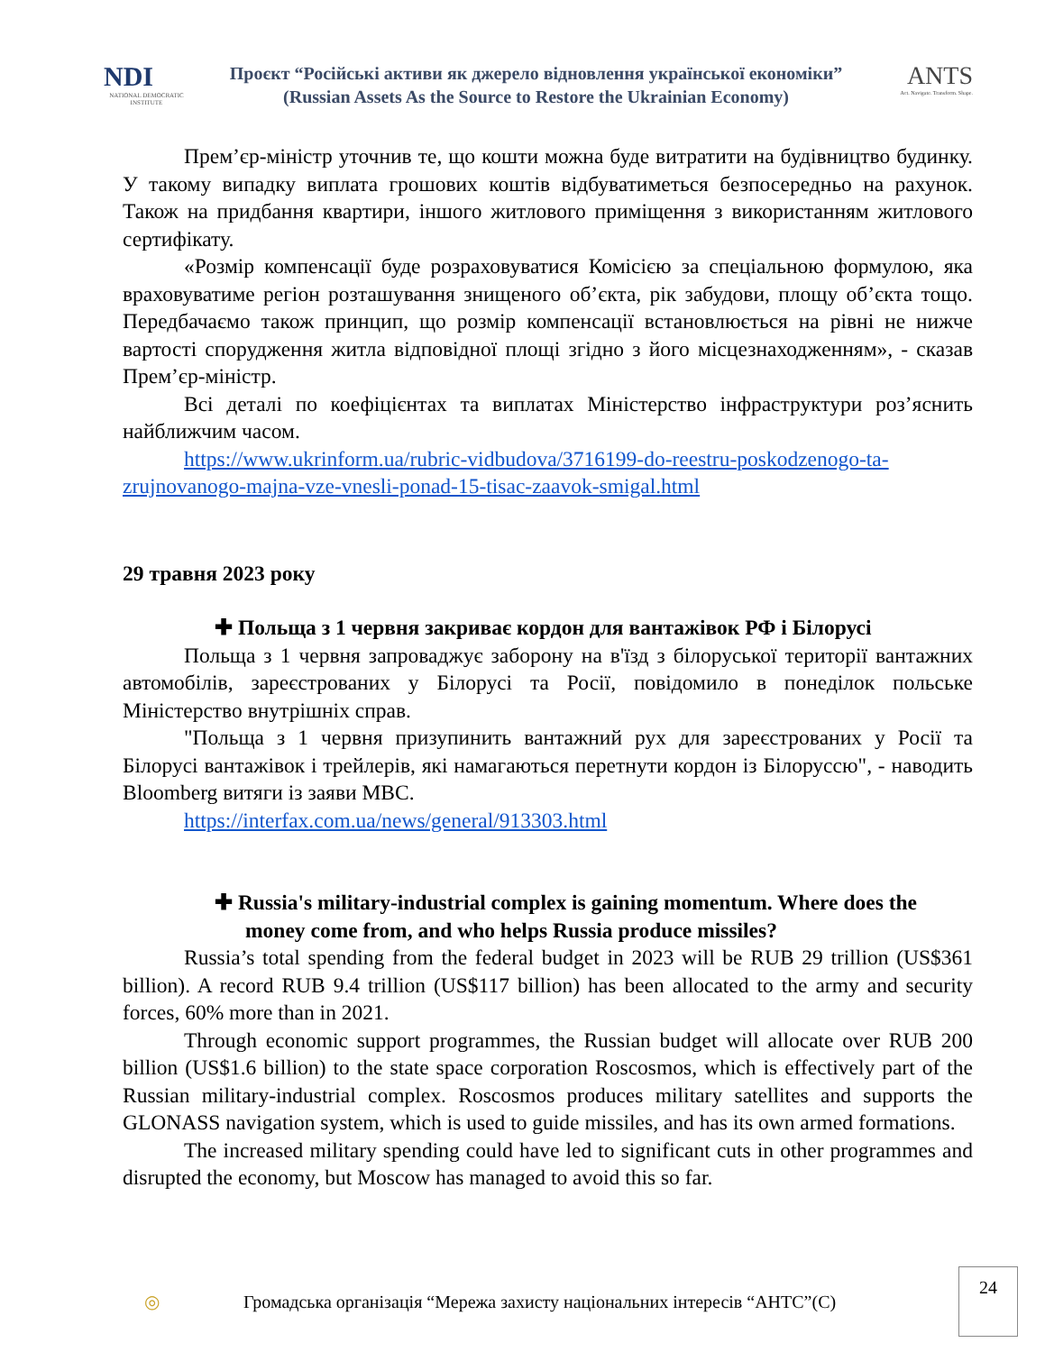NDI
NATIONAL DEMOCRATIC INSTITUTE
Проєкт “Російські активи як джерело відновлення української економіки”
(Russian Assets As the Source to Restore the Ukrainian Economy)
ANTS
Act. Navigate. Transform. Shape.
Прем’єр-міністр уточнив те, що кошти можна буде витратити на будівництво будинку. У такому випадку виплата грошових коштів відбуватиметься безпосередньо на рахунок. Також на придбання квартири, іншого житлового приміщення з використанням житлового сертифікату.
«Розмір компенсації буде розраховуватися Комісією за спеціальною формулою, яка враховуватиме регіон розташування знищеного об’єкта, рік забудови, площу об’єкта тощо. Передбачаємо також принцип, що розмір компенсації встановлюється на рівні не нижче вартості спорудження житла відповідної площі згідно з його місцезнаходженням», - сказав Прем’єр-міністр.
Всі деталі по коефіцієнтах та виплатах Міністерство інфраструктури роз’яснить найближчим часом.
https://www.ukrinform.ua/rubric-vidbudova/3716199-do-reestru-poskodzenogo-ta-zrujnovanogo-majna-vze-vnesli-ponad-15-tisac-zaavok-smigal.html
29 травня 2023 року
✚ Польща з 1 червня закриває кордон для вантажівок РФ і Білорусі
Польща з 1 червня запроваджує заборону на в'їзд з білоруської території вантажних автомобілів, зареєстрованих у Білорусі та Росії, повідомило в понеділок польське Міністерство внутрішніх справ.
"Польща з 1 червня призупинить вантажний рух для зареєстрованих у Росії та Білорусі вантажівок і трейлерів, які намагаються перетнути кордон із Білоруссю", - наводить Bloomberg витяги із заяви МВС.
https://interfax.com.ua/news/general/913303.html
✚ Russia's military-industrial complex is gaining momentum. Where does the money come from, and who helps Russia produce missiles?
Russia’s total spending from the federal budget in 2023 will be RUB 29 trillion (US$361 billion). A record RUB 9.4 trillion (US$117 billion) has been allocated to the army and security forces, 60% more than in 2021.
Through economic support programmes, the Russian budget will allocate over RUB 200 billion (US$1.6 billion) to the state space corporation Roscosmos, which is effectively part of the Russian military-industrial complex. Roscosmos produces military satellites and supports the GLONASS navigation system, which is used to guide missiles, and has its own armed formations.
The increased military spending could have led to significant cuts in other programmes and disrupted the economy, but Moscow has managed to avoid this so far.
◎ Громадська організація “Мережа захисту національних інтересів “АНТС”(С)
24